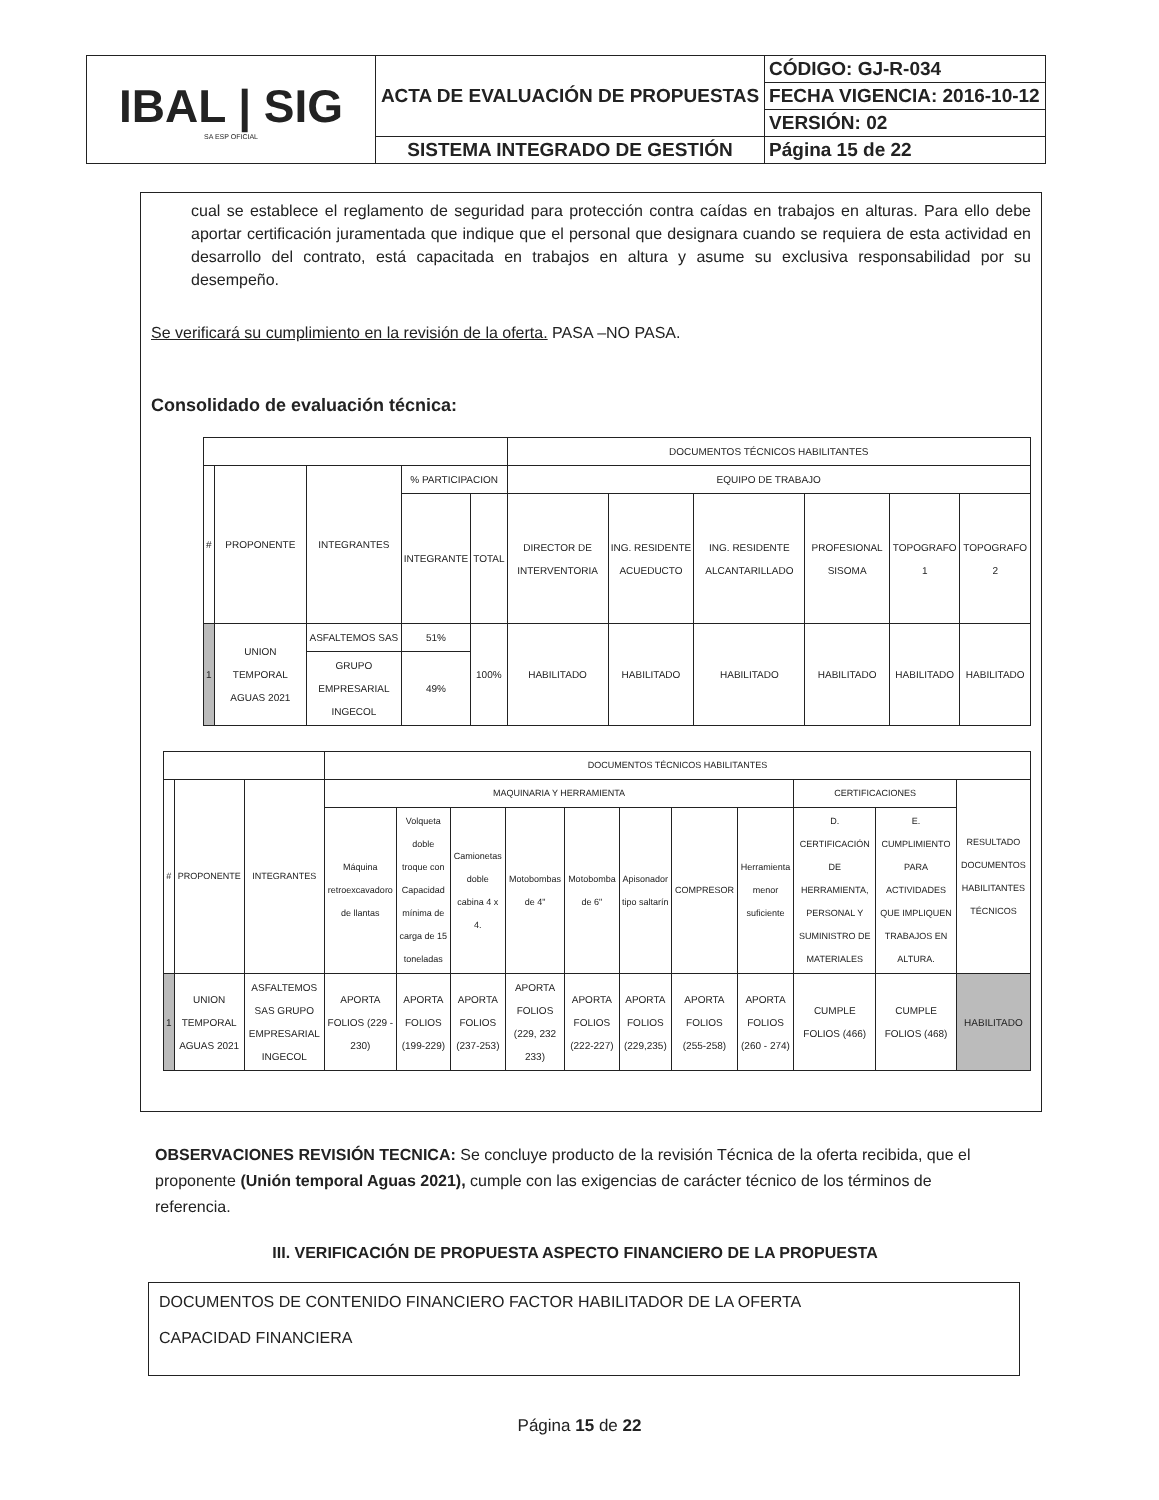| IBAL / SIG SA ESP OFICIAL | ACTA DE EVALUACIÓN DE PROPUESTAS | CÓDIGO: GJ-R-034 |
| | | FECHA VIGENCIA: 2016-10-12 |
| | | VERSIÓN: 02 |
| | SISTEMA INTEGRADO DE GESTIÓN | Página 15 de 22 |
cual se establece el reglamento de seguridad para protección contra caídas en trabajos en alturas. Para ello debe aportar certificación juramentada que indique que el personal que designara cuando se requiera de esta actividad en desarrollo del contrato, está capacitada en trabajos en altura y asume su exclusiva responsabilidad por su desempeño.
Se verificará su cumplimiento en la revisión de la oferta. PASA –NO PASA.
Consolidado de evaluación técnica:
| | | | | | DOCUMENTOS TÉCNICOS HABILITANTES | | | | | |
| # | PROPONENTE | INTEGRANTES | % PARTICIPACION | | EQUIPO DE TRABAJO | | | | | |
| | | | INTEGRANTE | TOTAL | DIRECTOR DE INTERVENTORIA | ING. RESIDENTE ACUEDUCTO | ING. RESIDENTE ALCANTARILLADO | PROFESIONAL SISOMA | TOPOGRAFO 1 | TOPOGRAFO 2 |
| 1 | UNION TEMPORAL AGUAS 2021 | ASFALTEMOS SAS | 51% | 100% | HABILITADO | HABILITADO | HABILITADO | HABILITADO | HABILITADO | HABILITADO |
| | | GRUPO EMPRESARIAL INGECOL | 49% | | | | | | | |
| | | | DOCUMENTOS TÉCNICOS HABILITANTES | | | | | | | | | | |
| # | PROPONENTE | INTEGRANTES | MAQUINARIA Y HERRAMIENTA | | | | | | | | CERTIFICACIONES | | RESULTADO DOCUMENTOS HABILITANTES TÉCNICOS |
| | | | Máquina retroexcavadoro de llantas | Volqueta doble troque con Capacidad mínima de carga de 15 toneladas | Camionetas doble cabina 4 x 4. | Motobombas de 4" | Motobomba de 6" | Apisonador tipo saltarín | COMPRESOR | Herramienta menor suficiente | D. CERTIFICACIÓN DE HERRAMIENTA, PERSONAL Y SUMINISTRO DE MATERIALES | E. CUMPLIMIENTO PARA ACTIVIDADES QUE IMPLIQUEN TRABAJOS EN ALTURA. | |
| 1 | UNION TEMPORAL AGUAS 2021 | ASFALTEMOS SAS GRUPO EMPRESARIAL INGECOL | APORTA FOLIOS (229 - 230) | APORTA FOLIOS (199-229) | APORTA FOLIOS (237-253) | APORTA FOLIOS (229, 232 233) | APORTA FOLIOS (222-227) | APORTA FOLIOS (229,235) | APORTA FOLIOS (255-258) | APORTA FOLIOS (260 - 274) | CUMPLE FOLIOS (466) | CUMPLE FOLIOS (468) | HABILITADO |
OBSERVACIONES REVISIÓN TECNICA: Se concluye producto de la revisión Técnica de la oferta recibida, que el proponente (Unión temporal Aguas 2021), cumple con las exigencias de carácter técnico de los términos de referencia.
III. VERIFICACIÓN DE PROPUESTA ASPECTO FINANCIERO DE LA PROPUESTA
DOCUMENTOS DE CONTENIDO FINANCIERO FACTOR HABILITADOR DE LA OFERTA
CAPACIDAD FINANCIERA
Página 15 de 22